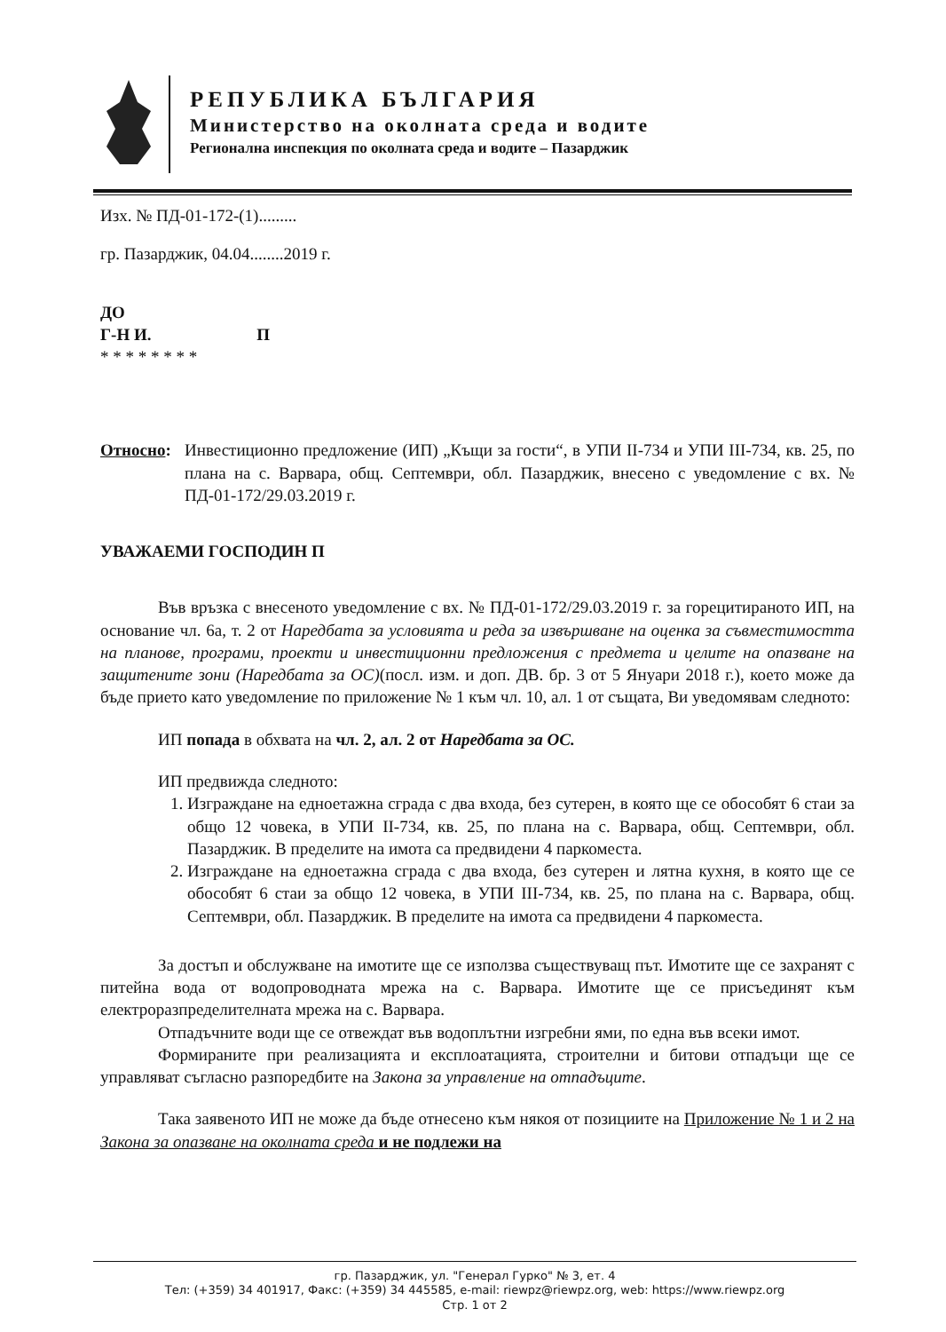РЕПУБЛИКА БЪЛГАРИЯ
Министерство на околната среда и водите
Регионална инспекция по околната среда и водите – Пазарджик
Изх. № ПД-01-172-(1).........
гр. Пазарджик, 04.04........2019 г.
ДО
Г-Н И. П
* * * * * * * *
Относно: Инвестиционно предложение (ИП) „Къщи за гости“, в УПИ II-734 и УПИ III-734, кв. 25, по плана на с. Варвара, общ. Септември, обл. Пазарджик, внесено с уведомление с вх. № ПД-01-172/29.03.2019 г.
УВАЖАЕМИ ГОСПОДИН П
Във връзка с внесеното уведомление с вх. № ПД-01-172/29.03.2019 г. за горецитираното ИП, на основание чл. 6а, т. 2 от Наредбата за условията и реда за извършване на оценка за съвместимостта на планове, програми, проекти и инвестиционни предложения с предмета и целите на опазване на защитените зони (Наредбата за ОС)(посл. изм. и доп. ДВ. бр. 3 от 5 Януари 2018 г.), което може да бъде прието като уведомление по приложение № 1 към чл. 10, ал. 1 от същата, Ви уведомявам следното:
ИП попада в обхвата на чл. 2, ал. 2 от Наредбата за ОС.
ИП предвижда следното:
1. Изграждане на едноетажна сграда с два входа, без сутерен, в която ще се обособят 6 стаи за общо 12 човека, в УПИ II-734, кв. 25, по плана на с. Варвара, общ. Септември, обл. Пазарджик. В пределите на имота са предвидени 4 паркоместа.
2. Изграждане на едноетажна сграда с два входа, без сутерен и лятна кухня, в която ще се обособят 6 стаи за общо 12 човека, в УПИ III-734, кв. 25, по плана на с. Варвара, общ. Септември, обл. Пазарджик. В пределите на имота са предвидени 4 паркоместа.
За достъп и обслужване на имотите ще се използва съществуващ път. Имотите ще се захранят с питейна вода от водопроводната мрежа на с. Варвара. Имотите ще се присъединят към електроразпределителната мрежа на с. Варвара.
Отпадъчните води ще се отвеждат във водоплътни изгребни ями, по една във всеки имот.
Формираните при реализацията и експлоатацията, строителни и битови отпадъци ще се управляват съгласно разпоредбите на Закона за управление на отпадъците.
Така заявеното ИП не може да бъде отнесено към някоя от позициите на Приложение № 1 и 2 на Закона за опазване на околната среда и не подлежи на
гр. Пазарджик, ул. "Генерал Гурко" № 3, ет. 4
Тел: (+359) 34 401917, Факс: (+359) 34 445585, e-mail: riewpz@riewpz.org, web: https://www.riewpz.org
Стр. 1 от 2